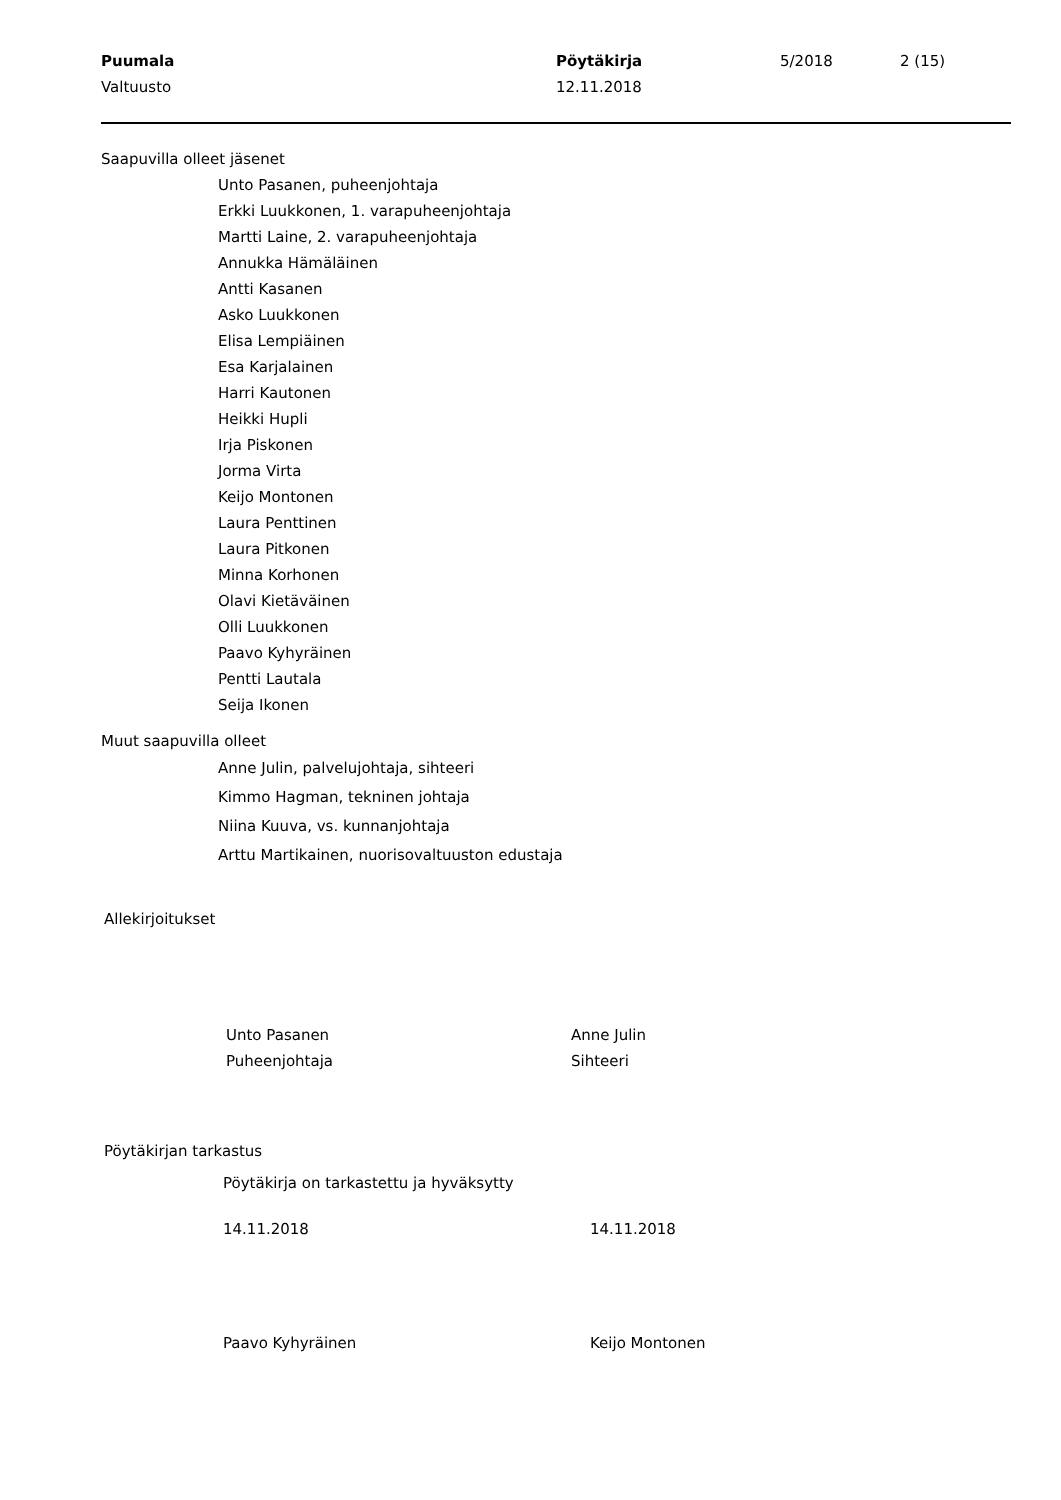Puumala
Valtuusto
Pöytäkirja
12.11.2018
5/2018 2 (15)
Saapuvilla olleet jäsenet
Unto Pasanen, puheenjohtaja
Erkki Luukkonen, 1. varapuheenjohtaja
Martti Laine, 2. varapuheenjohtaja
Annukka Hämäläinen
Antti Kasanen
Asko Luukkonen
Elisa Lempiäinen
Esa Karjalainen
Harri Kautonen
Heikki Hupli
Irja Piskonen
Jorma Virta
Keijo Montonen
Laura Penttinen
Laura Pitkonen
Minna Korhonen
Olavi Kietäväinen
Olli Luukkonen
Paavo Kyhyräinen
Pentti Lautala
Seija Ikonen
Muut saapuvilla olleet
Anne Julin, palvelujohtaja, sihteeri
Kimmo Hagman, tekninen johtaja
Niina Kuuva, vs. kunnanjohtaja
Arttu Martikainen, nuorisovaltuuston edustaja
Allekirjoitukset
Unto Pasanen
Puheenjohtaja
Anne Julin
Sihteeri
Pöytäkirjan tarkastus
Pöytäkirja on tarkastettu ja hyväksytty
14.11.2018 14.11.2018
Paavo Kyhyräinen Keijo Montonen